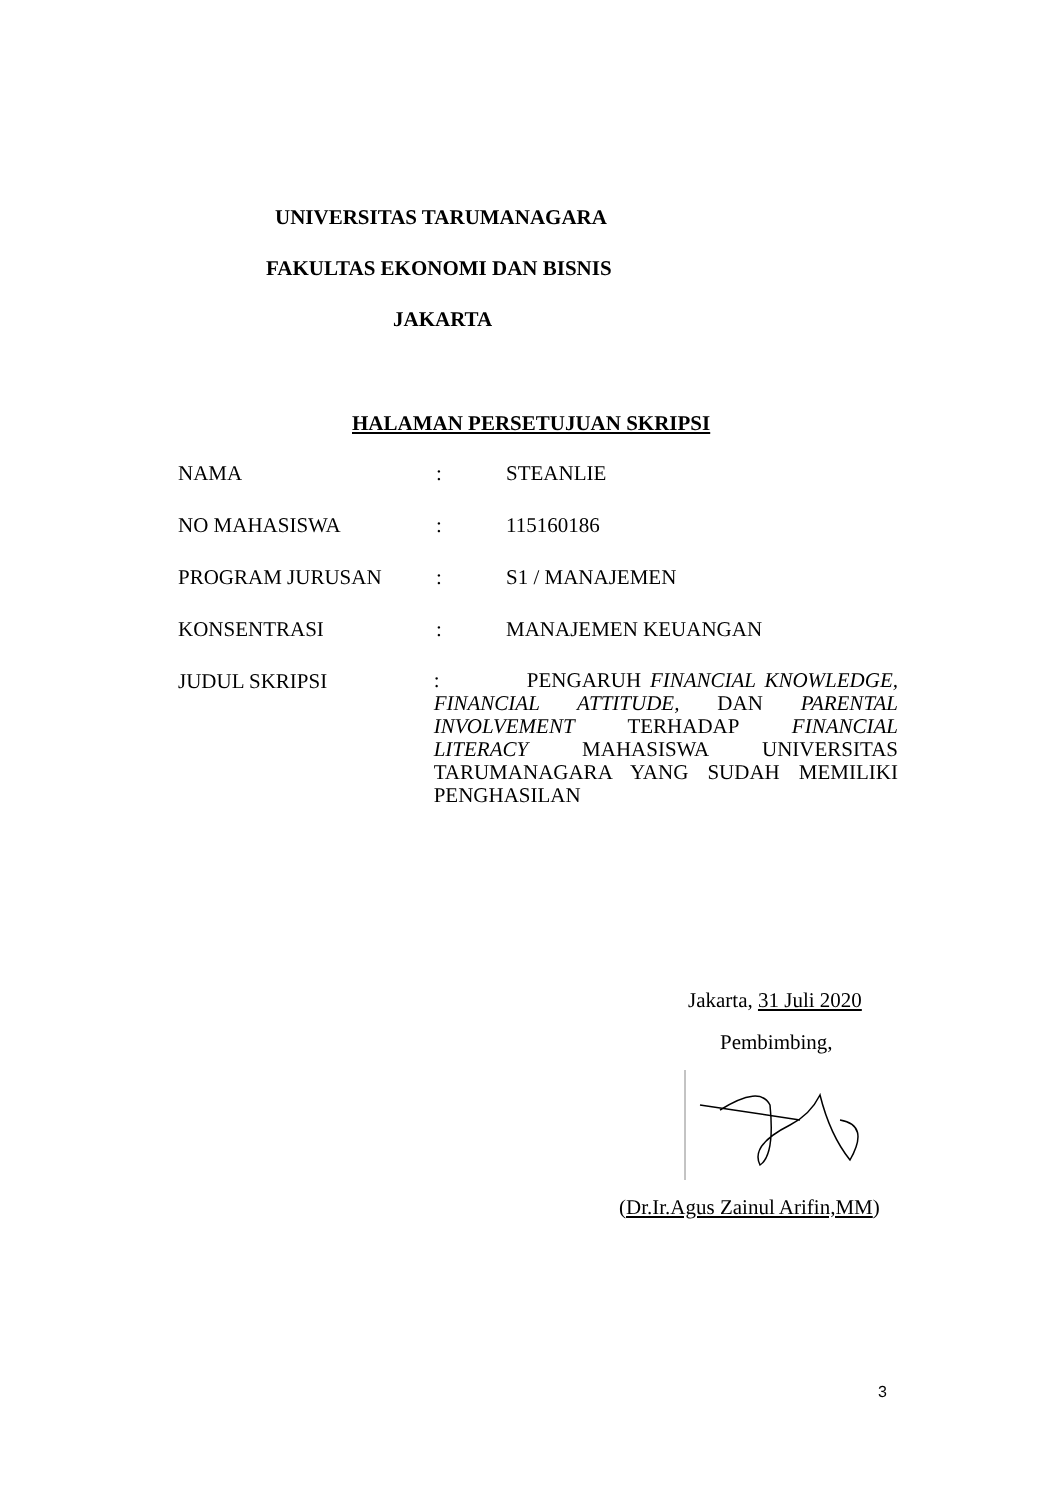UNIVERSITAS TARUMANAGARA
FAKULTAS EKONOMI DAN BISNIS
JAKARTA
HALAMAN PERSETUJUAN SKRIPSI
NAMA : STEANLIE
NO MAHASISWA : 115160186
PROGRAM JURUSAN : S1 / MANAJEMEN
KONSENTRASI : MANAJEMEN KEUANGAN
JUDUL SKRIPSI
: PENGARUH FINANCIAL KNOWLEDGE, FINANCIAL ATTITUDE, DAN PARENTAL INVOLVEMENT TERHADAP FINANCIAL LITERACY MAHASISWA UNIVERSITAS TARUMANAGARA YANG SUDAH MEMILIKI PENGHASILAN
Jakarta, 31 Juli 2020
Pembimbing,
(Dr.Ir.Agus Zainul Arifin,MM)
3